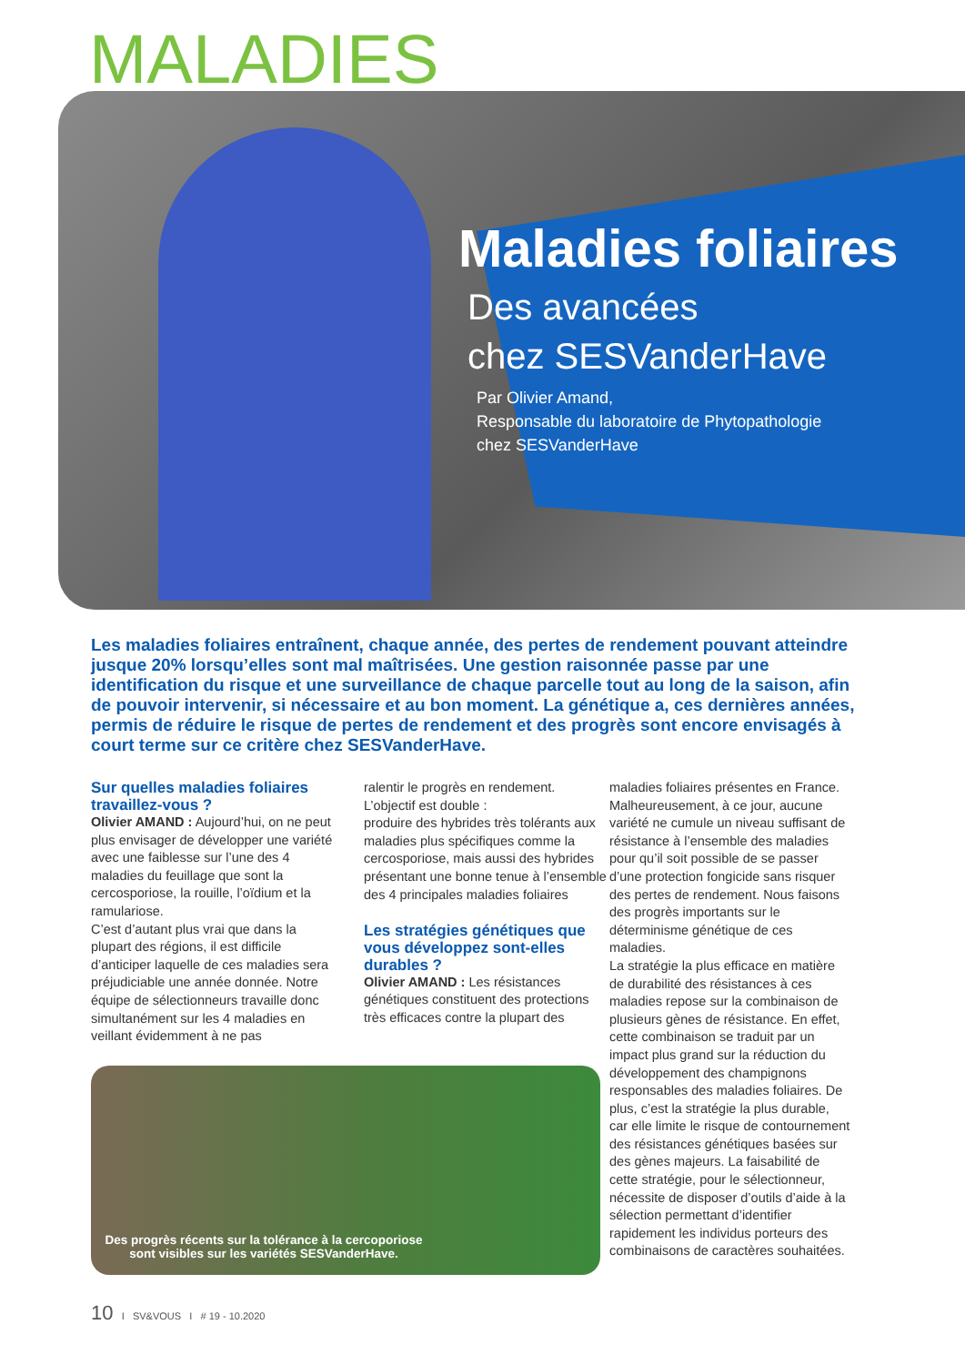MALADIES
Maladies foliaires
Des avancées
chez SESVanderHave
Par Olivier Amand,
Responsable du laboratoire de Phytopathologie
chez SESVanderHave
Les maladies foliaires entraînent, chaque année, des pertes de rendement pouvant atteindre jusque 20% lorsqu’elles sont mal maîtrisées. Une gestion raisonnée passe par une identification du risque et une surveillance de chaque parcelle tout au long de la saison, afin de pouvoir intervenir, si nécessaire et au bon moment. La génétique a, ces dernières années, permis de réduire le risque de pertes de rendement et des progrès sont encore envisagés à court terme sur ce critère chez SESVanderHave.
Sur quelles maladies foliaires travaillez-vous ?
Olivier AMAND : Aujourd’hui, on ne peut plus envisager de développer une variété avec une faiblesse sur l’une des 4 maladies du feuillage que sont la cercosporiose, la rouille, l’oïdium et la ramulariose.
C’est d’autant plus vrai que dans la plupart des régions, il est difficile d’anticiper laquelle de ces maladies sera préjudiciable une année donnée. Notre équipe de sélectionneurs travaille donc simultanément sur les 4 maladies en veillant évidemment à ne pas
ralentir le progrès en rendement. L’objectif est double :
produire des hybrides très tolérants aux maladies plus spécifiques comme la cercosporiose, mais aussi des hybrides présentant une bonne tenue à l’ensemble des 4 principales maladies foliaires
Les stratégies génétiques que vous développez sont-elles durables ?
Olivier AMAND : Les résistances génétiques constituent des protections très efficaces contre la plupart des
Des progrès récents sur la tolérance à la cercoporiose sont visibles sur les variétés SESVanderHave.
maladies foliaires présentes en France. Malheureusement, à ce jour, aucune variété ne cumule un niveau suffisant de résistance à l’ensemble des maladies pour qu’il soit possible de se passer d’une protection fongicide sans risquer des pertes de rendement. Nous faisons des progrès importants sur le déterminisme génétique de ces maladies.
La stratégie la plus efficace en matière de durabilité des résistances à ces maladies repose sur la combinaison de plusieurs gènes de résistance. En effet, cette combinaison se traduit par un impact plus grand sur la réduction du développement des champignons responsables des maladies foliaires. De plus, c’est la stratégie la plus durable, car elle limite le risque de contournement des résistances génétiques basées sur des gènes majeurs. La faisabilité de cette stratégie, pour le sélectionneur, nécessite de disposer d’outils d’aide à la sélection permettant d’identifier rapidement les individus porteurs des combinaisons de caractères souhaitées.
10 I SV&VOUS I # 19 - 10.2020